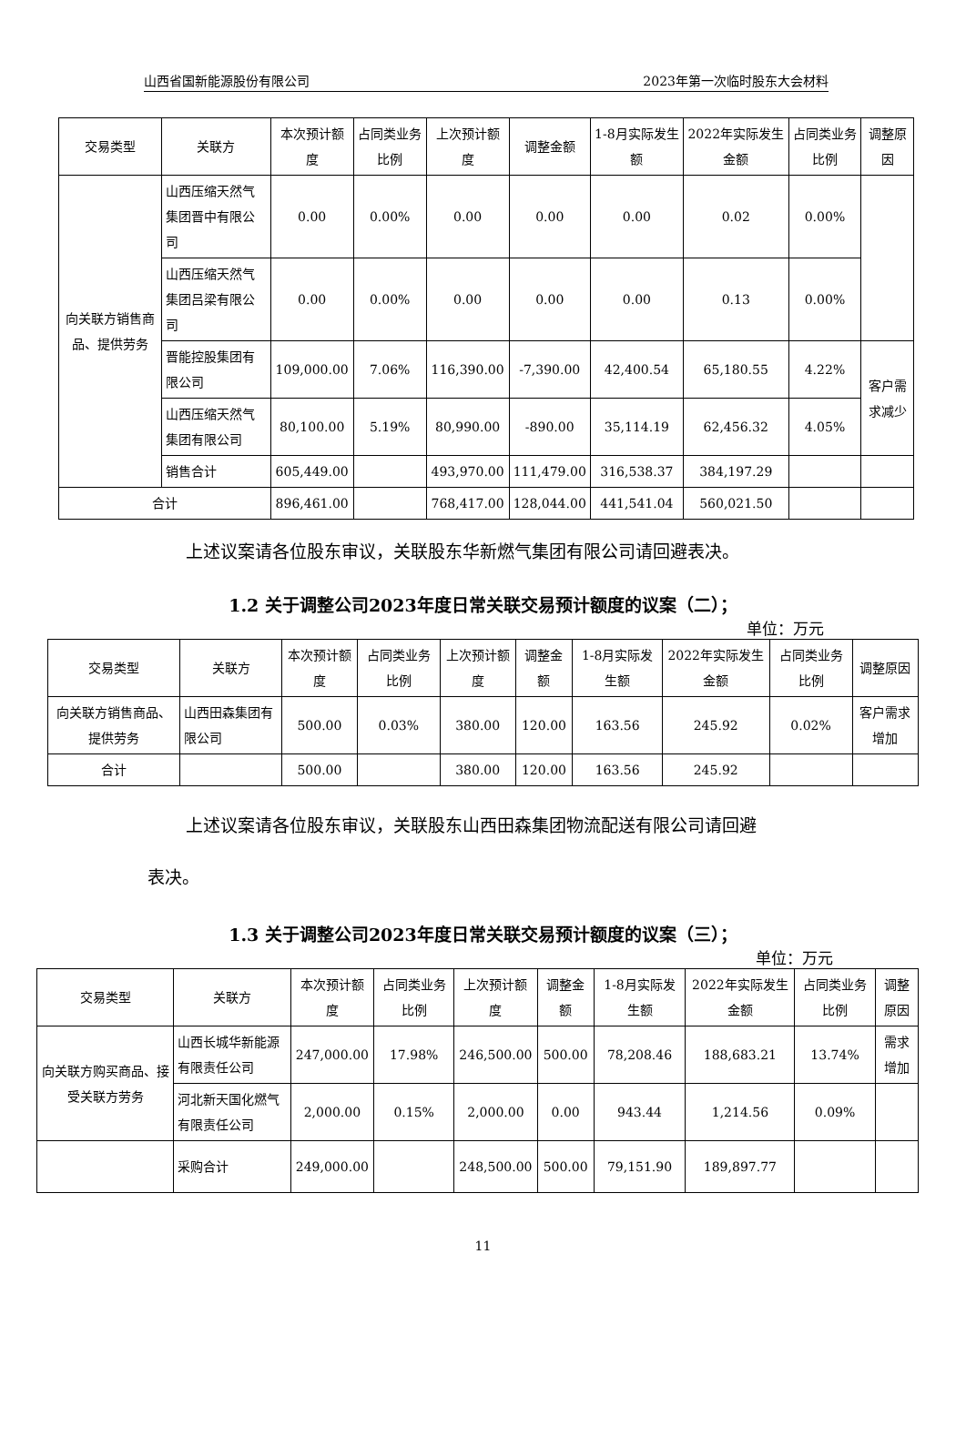山西省国新能源股份有限公司 2023年第一次临时股东大会材料
| 交易类型 | 关联方 | 本次预计额度 | 占同类业务比例 | 上次预计额度 | 调整金额 | 1-8月实际发生额 | 2022年实际发生金额 | 占同类业务比例 | 调整原因 |
| --- | --- | --- | --- | --- | --- | --- | --- | --- | --- |
| 向关联方销售商品、提供劳务 | 山西压缩天然气集团晋中有限公司 | 0.00 | 0.00% | 0.00 | 0.00 | 0.00 | 0.02 | 0.00% | |
| | 山西压缩天然气集团吕梁有限公司 | 0.00 | 0.00% | 0.00 | 0.00 | 0.00 | 0.13 | 0.00% | |
| | 晋能控股集团有限公司 | 109,000.00 | 7.06% | 116,390.00 | -7,390.00 | 42,400.54 | 65,180.55 | 4.22% | 客户需求减少 |
| | 山西压缩天然气集团有限公司 | 80,100.00 | 5.19% | 80,990.00 | -890.00 | 35,114.19 | 62,456.32 | 4.05% | |
| | 销售合计 | 605,449.00 | | 493,970.00 | 111,479.00 | 316,538.37 | 384,197.29 | | |
| 合计 | | 896,461.00 | | 768,417.00 | 128,044.00 | 441,541.04 | 560,021.50 | | |
上述议案请各位股东审议，关联股东华新燃气集团有限公司请回避表决。
1.2 关于调整公司2023年度日常关联交易预计额度的议案（二）；
单位：万元
| 交易类型 | 关联方 | 本次预计额度 | 占同类业务比例 | 上次预计额度 | 调整金额 | 1-8月实际发生额 | 2022年实际发生金额 | 占同类业务比例 | 调整原因 |
| --- | --- | --- | --- | --- | --- | --- | --- | --- | --- |
| 向关联方销售商品、提供劳务 | 山西田森集团有限公司 | 500.00 | 0.03% | 380.00 | 120.00 | 163.56 | 245.92 | 0.02% | 客户需求增加 |
| 合计 | | 500.00 | | 380.00 | 120.00 | 163.56 | 245.92 | | |
上述议案请各位股东审议，关联股东山西田森集团物流配送有限公司请回避
表决。
1.3 关于调整公司2023年度日常关联交易预计额度的议案（三）；
单位：万元
| 交易类型 | 关联方 | 本次预计额度 | 占同类业务比例 | 上次预计额度 | 调整金额 | 1-8月实际发生额 | 2022年实际发生金额 | 占同类业务比例 | 调整原因 |
| --- | --- | --- | --- | --- | --- | --- | --- | --- | --- |
| 向关联方购买商品、接受关联方劳务 | 山西长城华新能源有限责任公司 | 247,000.00 | 17.98% | 246,500.00 | 500.00 | 78,208.46 | 188,683.21 | 13.74% | 需求增加 |
| | 河北新天国化燃气有限责任公司 | 2,000.00 | 0.15% | 2,000.00 | 0.00 | 943.44 | 1,214.56 | 0.09% | |
| | 采购合计 | 249,000.00 | | 248,500.00 | 500.00 | 79,151.90 | 189,897.77 | | |
11